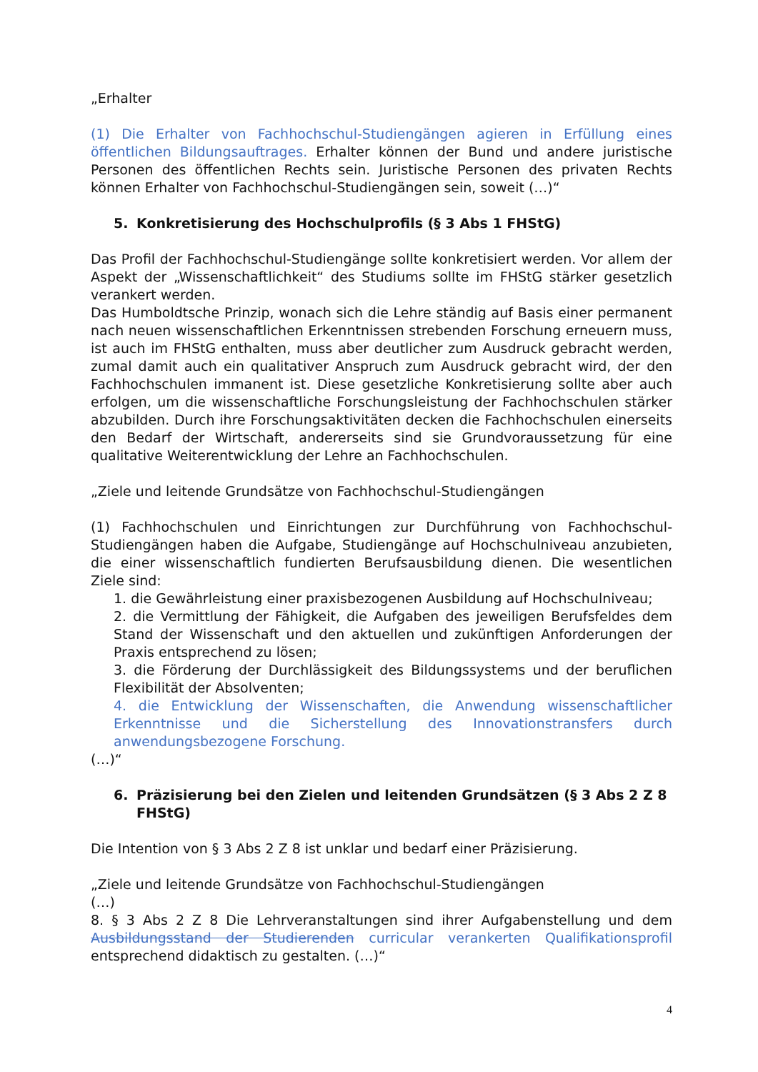„Erhalter
(1) Die Erhalter von Fachhochschul-Studiengängen agieren in Erfüllung eines öffentlichen Bildungsauftrages. Erhalter können der Bund und andere juristische Personen des öffentlichen Rechts sein. Juristische Personen des privaten Rechts können Erhalter von Fachhochschul-Studiengängen sein, soweit (…)“
5. Konkretisierung des Hochschulprofils (§ 3 Abs 1 FHStG)
Das Profil der Fachhochschul-Studiengänge sollte konkretisiert werden. Vor allem der Aspekt der „Wissenschaftlichkeit“ des Studiums sollte im FHStG stärker gesetzlich verankert werden.
Das Humboldtsche Prinzip, wonach sich die Lehre ständig auf Basis einer permanent nach neuen wissenschaftlichen Erkenntnissen strebenden Forschung erneuern muss, ist auch im FHStG enthalten, muss aber deutlicher zum Ausdruck gebracht werden, zumal damit auch ein qualitativer Anspruch zum Ausdruck gebracht wird, der den Fachhochschulen immanent ist. Diese gesetzliche Konkretisierung sollte aber auch erfolgen, um die wissenschaftliche Forschungsleistung der Fachhochschulen stärker abzubilden. Durch ihre Forschungsaktivitäten decken die Fachhochschulen einerseits den Bedarf der Wirtschaft, andererseits sind sie Grundvoraussetzung für eine qualitative Weiterentwicklung der Lehre an Fachhochschulen.
„Ziele und leitende Grundsätze von Fachhochschul-Studiengängen
(1) Fachhochschulen und Einrichtungen zur Durchführung von Fachhochschul-Studiengängen haben die Aufgabe, Studiengänge auf Hochschulniveau anzubieten, die einer wissenschaftlich fundierten Berufsausbildung dienen. Die wesentlichen Ziele sind:
1. die Gewährleistung einer praxisbezogenen Ausbildung auf Hochschulniveau;
2. die Vermittlung der Fähigkeit, die Aufgaben des jeweiligen Berufsfeldes dem Stand der Wissenschaft und den aktuellen und zukünftigen Anforderungen der Praxis entsprechend zu lösen;
3. die Förderung der Durchlässigkeit des Bildungssystems und der beruflichen Flexibilität der Absolventen;
4. die Entwicklung der Wissenschaften, die Anwendung wissenschaftlicher Erkenntnisse und die Sicherstellung des Innovationstransfers durch anwendungsbezogene Forschung.
(…)“
6. Präzisierung bei den Zielen und leitenden Grundsätzen (§ 3 Abs 2 Z 8 FHStG)
Die Intention von § 3 Abs 2 Z 8 ist unklar und bedarf einer Präzisierung.
„Ziele und leitende Grundsätze von Fachhochschul-Studiengängen
(…)
8. § 3 Abs 2 Z 8 Die Lehrveranstaltungen sind ihrer Aufgabenstellung und dem Ausbildungsstand der Studierenden curricular verankerten Qualifikationsprofil entsprechend didaktisch zu gestalten. (…)“
4